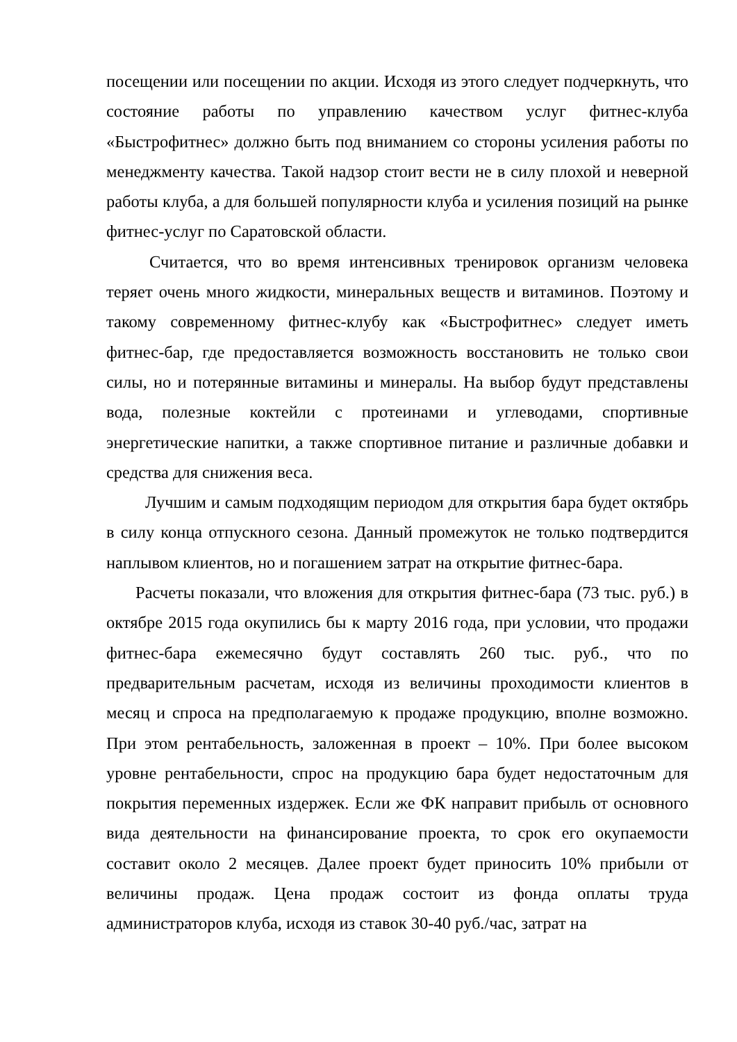посещении или посещении по акции. Исходя из этого следует подчеркнуть, что состояние работы по управлению качеством услуг фитнес-клуба «Быстрофитнес» должно быть под вниманием со стороны усиления работы по менеджменту качества. Такой надзор стоит вести не в силу плохой и неверной работы клуба, а для большей популярности клуба и усиления позиций на рынке фитнес-услуг по Саратовской области.
Считается, что во время интенсивных тренировок организм человека теряет очень много жидкости, минеральных веществ и витаминов. Поэтому и такому современному фитнес-клубу как «Быстрофитнес» следует иметь фитнес-бар, где предоставляется возможность восстановить не только свои силы, но и потерянные витамины и минералы. На выбор будут представлены вода, полезные коктейли с протеинами и углеводами, спортивные энергетические напитки, а также спортивное питание и различные добавки и средства для снижения веса.
Лучшим и самым подходящим периодом для открытия бара будет октябрь в силу конца отпускного сезона. Данный промежуток не только подтвердится наплывом клиентов, но и погашением затрат на открытие фитнес-бара.
Расчеты показали, что вложения для открытия фитнес-бара (73 тыс. руб.) в октябре 2015 года окупились бы к марту 2016 года, при условии, что продажи фитнес-бара ежемесячно будут составлять 260 тыс. руб., что по предварительным расчетам, исходя из величины проходимости клиентов в месяц и спроса на предполагаемую к продаже продукцию, вполне возможно. При этом рентабельность, заложенная в проект – 10%. При более высоком уровне рентабельности, спрос на продукцию бара будет недостаточным для покрытия переменных издержек. Если же ФК направит прибыль от основного вида деятельности на финансирование проекта, то срок его окупаемости составит около 2 месяцев. Далее проект будет приносить 10% прибыли от величины продаж. Цена продаж состоит из фонда оплаты труда администраторов клуба, исходя из ставок 30-40 руб./час, затрат на